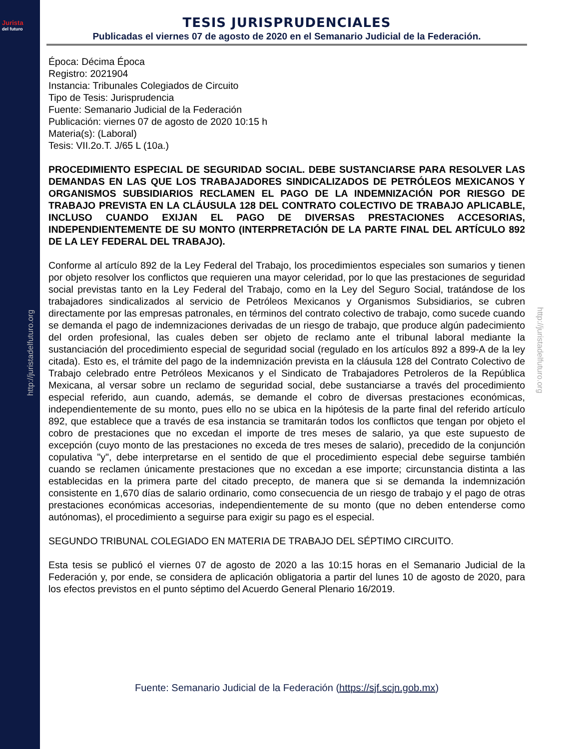Jurista
del futuro
http://juristadelfuturo.org
http://juristadelfuturo.org
TESIS JURISPRUDENCIALES
Publicadas el viernes 07 de agosto de 2020 en el Semanario Judicial de la Federación.
Época: Décima Época
Registro: 2021904
Instancia: Tribunales Colegiados de Circuito
Tipo de Tesis: Jurisprudencia
Fuente: Semanario Judicial de la Federación
Publicación: viernes 07 de agosto de 2020 10:15 h
Materia(s): (Laboral)
Tesis: VII.2o.T. J/65 L (10a.)
PROCEDIMIENTO ESPECIAL DE SEGURIDAD SOCIAL. DEBE SUSTANCIARSE PARA RESOLVER LAS DEMANDAS EN LAS QUE LOS TRABAJADORES SINDICALIZADOS DE PETRÓLEOS MEXICANOS Y ORGANISMOS SUBSIDIARIOS RECLAMEN EL PAGO DE LA INDEMNIZACIÓN POR RIESGO DE TRABAJO PREVISTA EN LA CLÁUSULA 128 DEL CONTRATO COLECTIVO DE TRABAJO APLICABLE, INCLUSO CUANDO EXIJAN EL PAGO DE DIVERSAS PRESTACIONES ACCESORIAS, INDEPENDIENTEMENTE DE SU MONTO (INTERPRETACIÓN DE LA PARTE FINAL DEL ARTÍCULO 892 DE LA LEY FEDERAL DEL TRABAJO).
Conforme al artículo 892 de la Ley Federal del Trabajo, los procedimientos especiales son sumarios y tienen por objeto resolver los conflictos que requieren una mayor celeridad, por lo que las prestaciones de seguridad social previstas tanto en la Ley Federal del Trabajo, como en la Ley del Seguro Social, tratándose de los trabajadores sindicalizados al servicio de Petróleos Mexicanos y Organismos Subsidiarios, se cubren directamente por las empresas patronales, en términos del contrato colectivo de trabajo, como sucede cuando se demanda el pago de indemnizaciones derivadas de un riesgo de trabajo, que produce algún padecimiento del orden profesional, las cuales deben ser objeto de reclamo ante el tribunal laboral mediante la sustanciación del procedimiento especial de seguridad social (regulado en los artículos 892 a 899-A de la ley citada). Esto es, el trámite del pago de la indemnización prevista en la cláusula 128 del Contrato Colectivo de Trabajo celebrado entre Petróleos Mexicanos y el Sindicato de Trabajadores Petroleros de la República Mexicana, al versar sobre un reclamo de seguridad social, debe sustanciarse a través del procedimiento especial referido, aun cuando, además, se demande el cobro de diversas prestaciones económicas, independientemente de su monto, pues ello no se ubica en la hipótesis de la parte final del referido artículo 892, que establece que a través de esa instancia se tramitarán todos los conflictos que tengan por objeto el cobro de prestaciones que no excedan el importe de tres meses de salario, ya que este supuesto de excepción (cuyo monto de las prestaciones no exceda de tres meses de salario), precedido de la conjunción copulativa "y", debe interpretarse en el sentido de que el procedimiento especial debe seguirse también cuando se reclamen únicamente prestaciones que no excedan a ese importe; circunstancia distinta a las establecidas en la primera parte del citado precepto, de manera que si se demanda la indemnización consistente en 1,670 días de salario ordinario, como consecuencia de un riesgo de trabajo y el pago de otras prestaciones económicas accesorias, independientemente de su monto (que no deben entenderse como autónomas), el procedimiento a seguirse para exigir su pago es el especial.
SEGUNDO TRIBUNAL COLEGIADO EN MATERIA DE TRABAJO DEL SÉPTIMO CIRCUITO.
Esta tesis se publicó el viernes 07 de agosto de 2020 a las 10:15 horas en el Semanario Judicial de la Federación y, por ende, se considera de aplicación obligatoria a partir del lunes 10 de agosto de 2020, para los efectos previstos en el punto séptimo del Acuerdo General Plenario 16/2019.
Fuente: Semanario Judicial de la Federación (https://sjf.scjn.gob.mx)